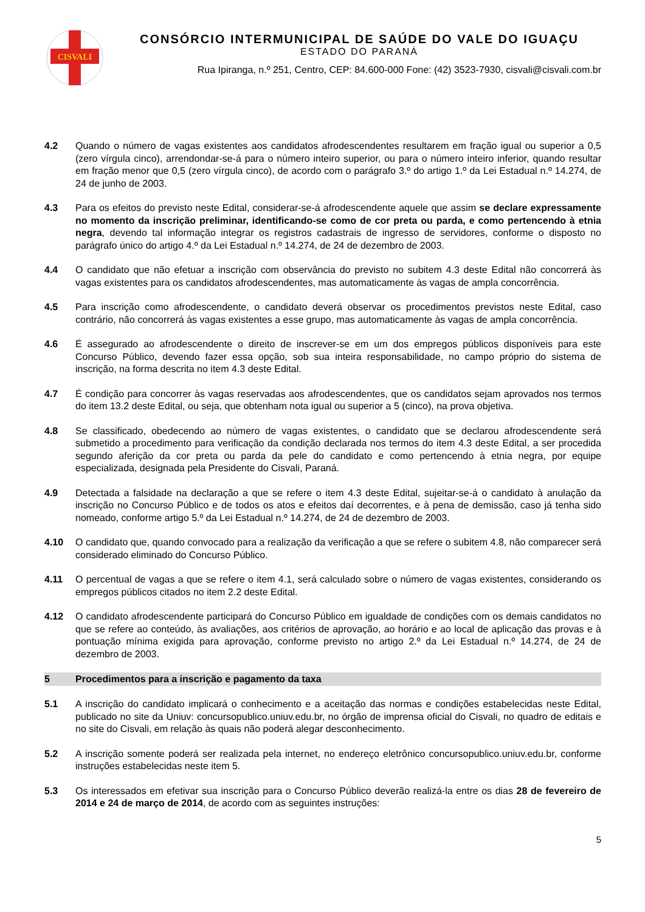CISVALI
CONSÓRCIO INTERMUNICIPAL DE SAÚDE DO VALE DO IGUAÇU
ESTADO DO PARANÁ
Rua Ipiranga, n.º 251, Centro, CEP: 84.600-000 Fone: (42) 3523-7930, cisvali@cisvali.com.br
4.2 Quando o número de vagas existentes aos candidatos afrodescendentes resultarem em fração igual ou superior a 0,5 (zero vírgula cinco), arrendondar-se-á para o número inteiro superior, ou para o número inteiro inferior, quando resultar em fração menor que 0,5 (zero vírgula cinco), de acordo com o parágrafo 3.º do artigo 1.º da Lei Estadual n.º 14.274, de 24 de junho de 2003.
4.3 Para os efeitos do previsto neste Edital, considerar-se-á afrodescendente aquele que assim se declare expressamente no momento da inscrição preliminar, identificando-se como de cor preta ou parda, e como pertencendo à etnia negra, devendo tal informação integrar os registros cadastrais de ingresso de servidores, conforme o disposto no parágrafo único do artigo 4.º da Lei Estadual n.º 14.274, de 24 de dezembro de 2003.
4.4 O candidato que não efetuar a inscrição com observância do previsto no subitem 4.3 deste Edital não concorrerá às vagas existentes para os candidatos afrodescendentes, mas automaticamente às vagas de ampla concorrência.
4.5 Para inscrição como afrodescendente, o candidato deverá observar os procedimentos previstos neste Edital, caso contrário, não concorrerá às vagas existentes a esse grupo, mas automaticamente às vagas de ampla concorrência.
4.6 É assegurado ao afrodescendente o direito de inscrever-se em um dos empregos públicos disponíveis para este Concurso Público, devendo fazer essa opção, sob sua inteira responsabilidade, no campo próprio do sistema de inscrição, na forma descrita no item 4.3 deste Edital.
4.7 É condição para concorrer às vagas reservadas aos afrodescendentes, que os candidatos sejam aprovados nos termos do item 13.2 deste Edital, ou seja, que obtenham nota igual ou superior a 5 (cinco), na prova objetiva.
4.8 Se classificado, obedecendo ao número de vagas existentes, o candidato que se declarou afrodescendente será submetido a procedimento para verificação da condição declarada nos termos do item 4.3 deste Edital, a ser procedida segundo aferição da cor preta ou parda da pele do candidato e como pertencendo à etnia negra, por equipe especializada, designada pela Presidente do Cisvali, Paraná.
4.9 Detectada a falsidade na declaração a que se refere o item 4.3 deste Edital, sujeitar-se-á o candidato à anulação da inscrição no Concurso Público e de todos os atos e efeitos daí decorrentes, e à pena de demissão, caso já tenha sido nomeado, conforme artigo 5.º da Lei Estadual n.º 14.274, de 24 de dezembro de 2003.
4.10 O candidato que, quando convocado para a realização da verificação a que se refere o subitem 4.8, não comparecer será considerado eliminado do Concurso Público.
4.11 O percentual de vagas a que se refere o item 4.1, será calculado sobre o número de vagas existentes, considerando os empregos públicos citados no item 2.2 deste Edital.
4.12 O candidato afrodescendente participará do Concurso Público em igualdade de condições com os demais candidatos no que se refere ao conteúdo, às avaliações, aos critérios de aprovação, ao horário e ao local de aplicação das provas e à pontuação mínima exigida para aprovação, conforme previsto no artigo 2.º da Lei Estadual n.º 14.274, de 24 de dezembro de 2003.
5 Procedimentos para a inscrição e pagamento da taxa
5.1 A inscrição do candidato implicará o conhecimento e a aceitação das normas e condições estabelecidas neste Edital, publicado no site da Uniuv: concursopublico.uniuv.edu.br, no órgão de imprensa oficial do Cisvali, no quadro de editais e no site do Cisvali, em relação às quais não poderá alegar desconhecimento.
5.2 A inscrição somente poderá ser realizada pela internet, no endereço eletrônico concursopublico.uniuv.edu.br, conforme instruções estabelecidas neste item 5.
5.3 Os interessados em efetivar sua inscrição para o Concurso Público deverão realizá-la entre os dias 28 de fevereiro de 2014 e 24 de março de 2014, de acordo com as seguintes instruções:
5